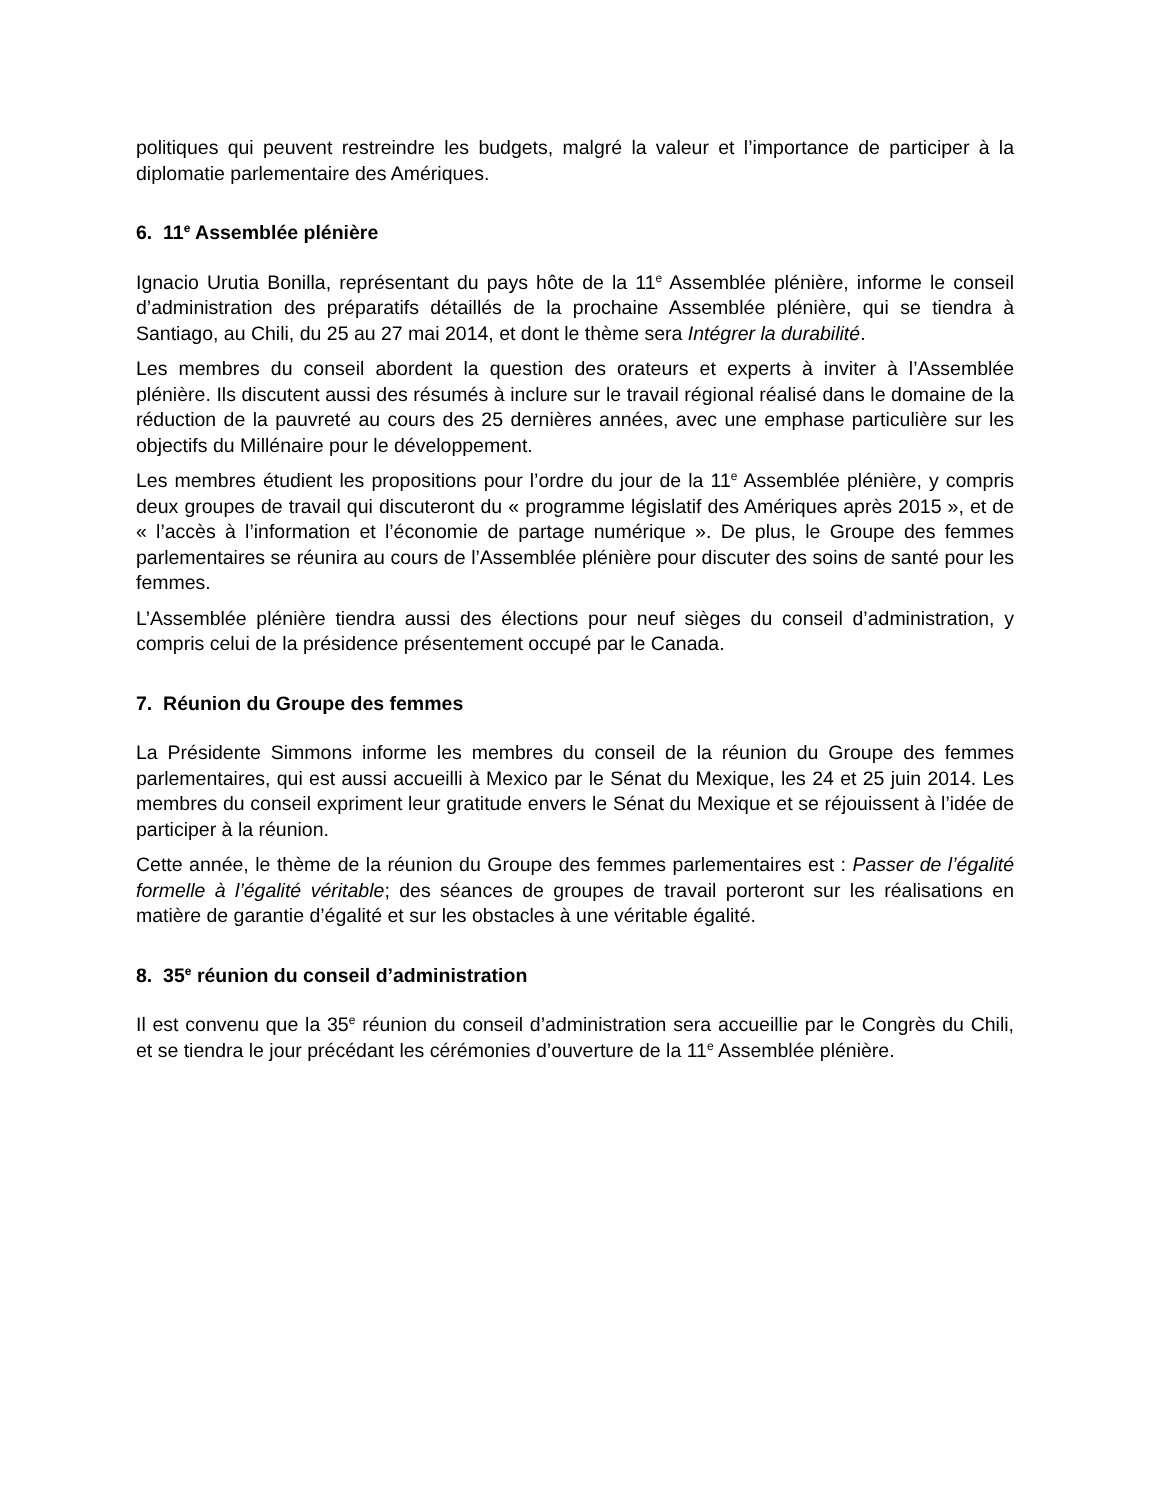politiques qui peuvent restreindre les budgets, malgré la valeur et l’importance de participer à la diplomatie parlementaire des Amériques.
6. 11<sup>e</sup> Assemblée plénière
Ignacio Urutia Bonilla, représentant du pays hôte de la 11<sup>e</sup> Assemblée plénière, informe le conseil d’administration des préparatifs détaillés de la prochaine Assemblée plénière, qui se tiendra à Santiago, au Chili, du 25 au 27 mai 2014, et dont le thème sera Intégrer la durabilité.
Les membres du conseil abordent la question des orateurs et experts à inviter à l’Assemblée plénière. Ils discutent aussi des résumés à inclure sur le travail régional réalisé dans le domaine de la réduction de la pauvreté au cours des 25 dernières années, avec une emphase particulière sur les objectifs du Millénaire pour le développement.
Les membres étudient les propositions pour l’ordre du jour de la 11<sup>e</sup> Assemblée plénière, y compris deux groupes de travail qui discuteront du « programme législatif des Amériques après 2015 », et de « l’accès à l’information et l’économie de partage numérique ». De plus, le Groupe des femmes parlementaires se réunira au cours de l’Assemblée plénière pour discuter des soins de santé pour les femmes.
L’Assemblée plénière tiendra aussi des élections pour neuf sièges du conseil d’administration, y compris celui de la présidence présentement occupé par le Canada.
7. Réunion du Groupe des femmes
La Présidente Simmons informe les membres du conseil de la réunion du Groupe des femmes parlementaires, qui est aussi accueilli à Mexico par le Sénat du Mexique, les 24 et 25 juin 2014. Les membres du conseil expriment leur gratitude envers le Sénat du Mexique et se réjouissent à l’idée de participer à la réunion.
Cette année, le thème de la réunion du Groupe des femmes parlementaires est : Passer de l’égalité formelle à l’égalité véritable; des séances de groupes de travail porteront sur les réalisations en matière de garantie d’égalité et sur les obstacles à une véritable égalité.
8. 35<sup>e</sup> réunion du conseil d’administration
Il est convenu que la 35<sup>e</sup> réunion du conseil d’administration sera accueillie par le Congrès du Chili, et se tiendra le jour précédant les cérémonies d’ouverture de la 11<sup>e</sup> Assemblée plénière.